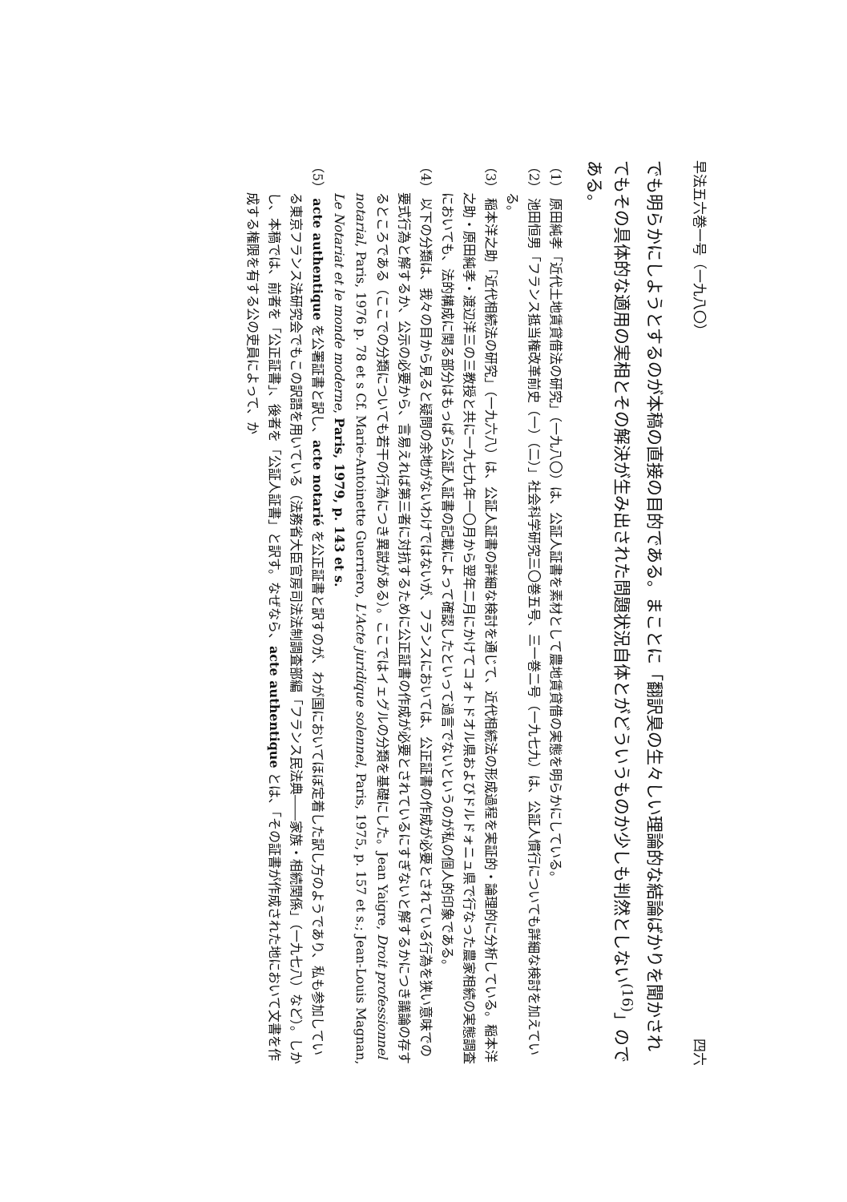早法五六巻一号（一九八〇） 四六
でも明らかにしようとするのが本稿の直接の目的である。まことに「翻訳臭の生々しい理論的な結論ばかりを聞かされてもその具体的な適用の実相とその解決が生み出された問題状況自体とがどういうものか少しも判然としない<sup>(16)</sup>」のである。
（1） 原田純孝「近代土地賃貸借法の研究」（一九八〇）は、公証人証書を素材として農地賃貸借の実態を明らかにしている。
（2） 池田恒男「フランス抵当権改革前史（一）（二）」社会科学研究三〇巻五号、三一巻二号（一九七九）は、公証人慣行についても詳細な検討を加えている。
（3） 稲本洋之助「近代相続法の研究」（一九六八）は、公証人証書の詳細な検討を通じて、近代相続法の形成過程を実証的・論理的に分析している。稲本洋之助・原田純孝・渡辺洋三の三教授と共に一九七九年一〇月から翌年二月にかけてコォトドオル県およびドルドォニュ県で行なった農家相続の実態調査においても、法的構成に関る部分はもっぱら公証人証書の記載によって確認したといって過言でないというのが私の個人的印象である。
（4） 以下の分類は、我々の目から見ると疑問の余地がないわけではないが、フランスにおいては、公正証書の作成が必要とされている行為を狭い意味での要式行為と解するか、公示の必要から、言易えれば第三者に対抗するために公正証書の作成が必要とされているにすぎないと解するかにつき議論の存するところである（ここでの分類についても若干の行為につき異説がある）。ここではイェグルの分類を基礎にした。Jean Yaigre, Droit professionnel notarial, Paris, 1976 p. 78 et s Cf. Marie-Antoinette Guerriero, L'Acte juridique solennel, Paris, 1975, p. 157 et s.; Jean-Louis Magnan, Le Notariat et le monde moderne, Paris, 1979, p. 143 et s.
（5） acte authentique を公署証書と訳し、acte notarié を公正証書と訳すのが、わが国においてほぼ定着した訳し方のようであり、私も参加している東京フランス法研究会でもこの訳語を用いている（法務省大臣官房司法法制調査部編「フランス民法典――家族・相続関係」（一九七八）など）。しかし、本稿では、前者を「公正証書」、後者を「公証人証書」と訳す。なぜなら、acte authentique とは、「その証書が作成された地において文書を作成する権限を有する公の吏員によって、か